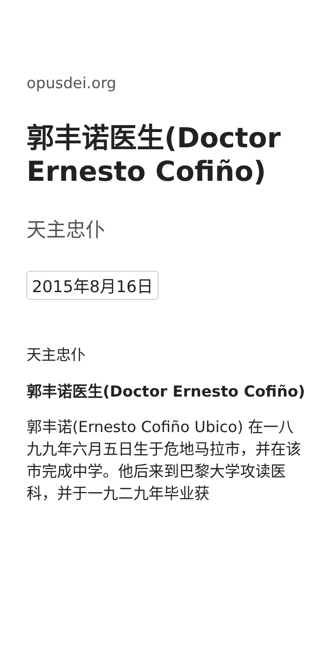opusdei.org
郭丰诺医生(Doctor Ernesto Cofiño)
天主忠仆
2015年8月16日
天主忠仆
郭丰诺医生(Doctor Ernesto Cofiño)
郭丰诺(Ernesto Cofiño Ubico) 在一八九九年六月五日生于危地马拉市，并在该市完成中学。他后来到巴黎大学攻读医科，并于一九二九年毕业获